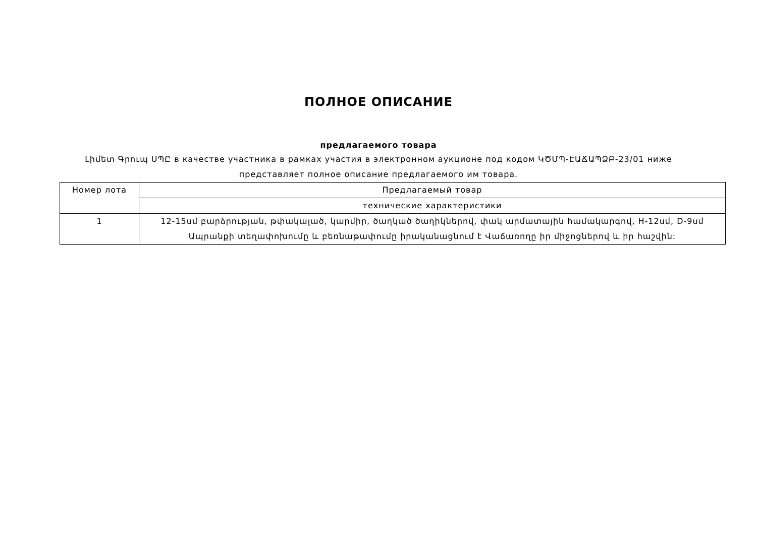ПОЛНОЕ ОПИСАНИЕ
предлагаемого товара
Լիմետ Գրուպ ՍՊԸ в качестве участника в рамках участия в электронном аукционе под кодом ԿԾՄՊ-ԷԱՃԱՊՁԲ-23/01 ниже представляет полное описание предлагаемого им товара.
| Номер лота | Предлагаемый товар |
| | технические характеристики |
| 1 | 12-15սմ բարձրության, թփակալած, կարմիր, ծաղկած ծաղիկներով, փակ արմատային համակարգով, H-12սմ, D-9սմ Ապրանքի տեղափոխումը և բեռնաթափումը իրականացնում է Վաճառողը իր միջոցներով և իր հաշվին: |